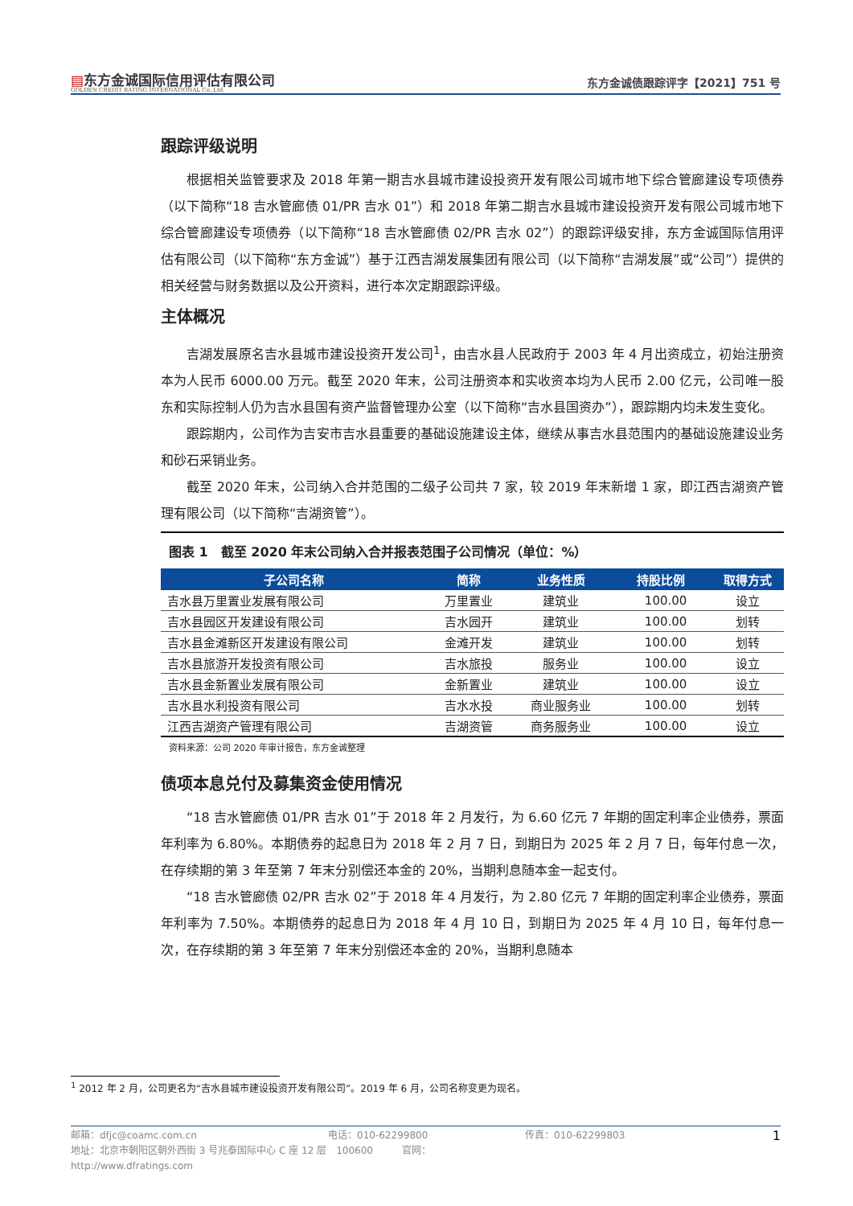▤东方金诚国际信用评估有限公司
GOLDEN CREDIT RATING INTERNATIONAL Co.,Ltd.
东方金诚债跟踪评字【2021】751 号
跟踪评级说明
根据相关监管要求及 2018 年第一期吉水县城市建设投资开发有限公司城市地下综合管廊建设专项债券（以下简称“18 吉水管廊债 01/PR 吉水 01”）和 2018 年第二期吉水县城市建设投资开发有限公司城市地下综合管廊建设专项债券（以下简称“18 吉水管廊债 02/PR 吉水 02”）的跟踪评级安排，东方金诚国际信用评估有限公司（以下简称“东方金诚”）基于江西吉湖发展集团有限公司（以下简称“吉湖发展”或“公司”）提供的相关经营与财务数据以及公开资料，进行本次定期跟踪评级。
主体概况
吉湖发展原名吉水县城市建设投资开发公司<sup>1</sup>，由吉水县人民政府于 2003 年 4 月出资成立，初始注册资本为人民币 6000.00 万元。截至 2020 年末，公司注册资本和实收资本均为人民币 2.00 亿元，公司唯一股东和实际控制人仍为吉水县国有资产监督管理办公室（以下简称“吉水县国资办”），跟踪期内均未发生变化。
跟踪期内，公司作为吉安市吉水县重要的基础设施建设主体，继续从事吉水县范围内的基础设施建设业务和砂石采销业务。
截至 2020 年末，公司纳入合并范围的二级子公司共 7 家，较 2019 年末新增 1 家，即江西吉湖资产管理有限公司（以下简称“吉湖资管”）。
图表 1　截至 2020 年末公司纳入合并报表范围子公司情况（单位：%）
| 子公司名称 | 简称 | 业务性质 | 持股比例 | 取得方式 |
| --- | --- | --- | --- | --- |
| 吉水县万里置业发展有限公司 | 万里置业 | 建筑业 | 100.00 | 设立 |
| 吉水县园区开发建设有限公司 | 吉水园开 | 建筑业 | 100.00 | 划转 |
| 吉水县金滩新区开发建设有限公司 | 金滩开发 | 建筑业 | 100.00 | 划转 |
| 吉水县旅游开发投资有限公司 | 吉水旅投 | 服务业 | 100.00 | 设立 |
| 吉水县金新置业发展有限公司 | 金新置业 | 建筑业 | 100.00 | 设立 |
| 吉水县水利投资有限公司 | 吉水水投 | 商业服务业 | 100.00 | 划转 |
| 江西吉湖资产管理有限公司 | 吉湖资管 | 商务服务业 | 100.00 | 设立 |
资料来源：公司 2020 年审计报告，东方金诚整理
债项本息兑付及募集资金使用情况
“18 吉水管廊债 01/PR 吉水 01”于 2018 年 2 月发行，为 6.60 亿元 7 年期的固定利率企业债券，票面年利率为 6.80%。本期债券的起息日为 2018 年 2 月 7 日，到期日为 2025 年 2 月 7 日，每年付息一次，在存续期的第 3 年至第 7 年末分别偿还本金的 20%，当期利息随本金一起支付。
“18 吉水管廊债 02/PR 吉水 02”于 2018 年 4 月发行，为 2.80 亿元 7 年期的固定利率企业债券，票面年利率为 7.50%。本期债券的起息日为 2018 年 4 月 10 日，到期日为 2025 年 4 月 10 日，每年付息一次，在存续期的第 3 年至第 7 年末分别偿还本金的 20%，当期利息随本
<sup>1</sup> 2012 年 2 月，公司更名为“吉水县城市建设投资开发有限公司”。2019 年 6 月，公司名称变更为现名。
邮箱：dfjc@coamc.com.cn
电话：010-62299800
传真：010-62299803
1
地址：北京市朝阳区朝外西街 3 号兆泰国际中心 C 座 12 层　100600　　　官网：http://www.dfratings.com